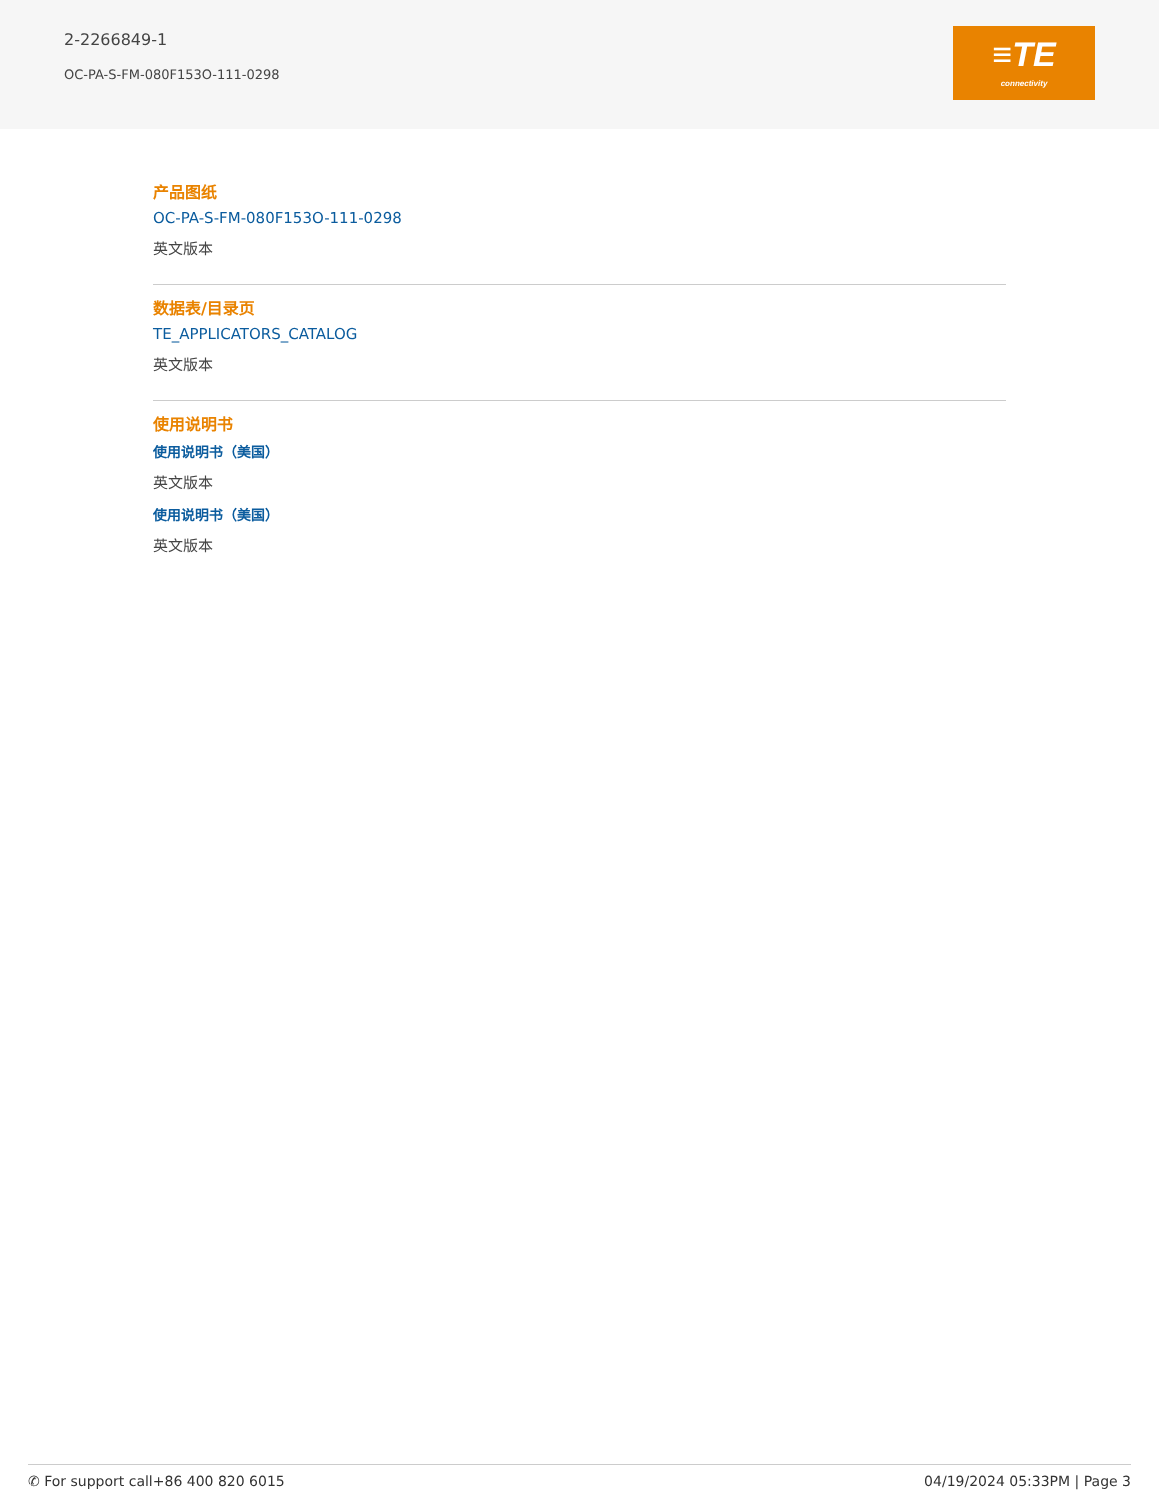2-2266849-1
OC-PA-S-FM-080F153O-111-0298
≡TE
connectivity
产品图纸
OC-PA-S-FM-080F153O-111-0298
英文版本
数据表/目录页
TE_APPLICATORS_CATALOG
英文版本
使用说明书
使用说明书（美国）
英文版本
使用说明书（美国）
英文版本
✆ For support call+86 400 820 6015 04/19/2024 05:33PM | Page 3